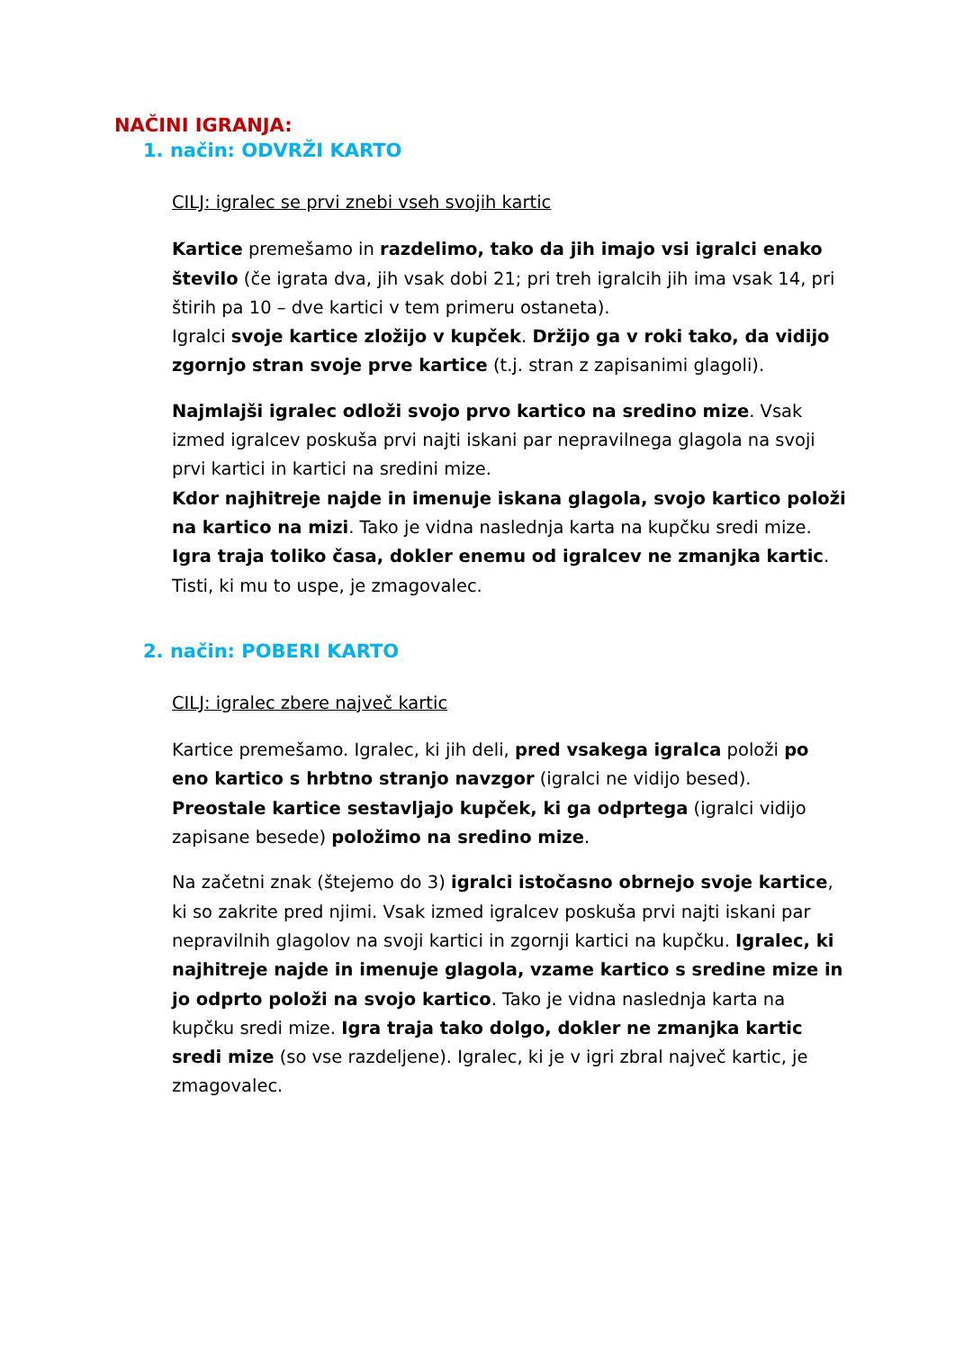NAČINI IGRANJA:
1. način: ODVRŽI KARTO
CILJ: igralec se prvi znebi vseh svojih kartic
Kartice premešamo in razdelimo, tako da jih imajo vsi igralci enako število (če igrata dva, jih vsak dobi 21; pri treh igralcih jih ima vsak 14, pri štirih pa 10 – dve kartici v tem primeru ostaneta).
Igralci svoje kartice zložijo v kupček. Držijo ga v roki tako, da vidijo zgornjo stran svoje prve kartice (t.j. stran z zapisanimi glagoli).
Najmlajši igralec odloži svojo prvo kartico na sredino mize. Vsak izmed igralcev poskuša prvi najti iskani par nepravilnega glagola na svoji prvi kartici in kartici na sredini mize.
Kdor najhitreje najde in imenuje iskana glagola, svojo kartico položi na kartico na mizi. Tako je vidna naslednja karta na kupčku sredi mize. Igra traja toliko časa, dokler enemu od igralcev ne zmanjka kartic. Tisti, ki mu to uspe, je zmagovalec.
2. način: POBERI KARTO
CILJ: igralec zbere največ kartic
Kartice premešamo. Igralec, ki jih deli, pred vsakega igralca položi po eno kartico s hrbtno stranjo navzgor (igralci ne vidijo besed). Preostale kartice sestavljajo kupček, ki ga odprtega (igralci vidijo zapisane besede) položimo na sredino mize.
Na začetni znak (štejemo do 3) igralci istočasno obrnejo svoje kartice, ki so zakrite pred njimi. Vsak izmed igralcev poskuša prvi najti iskani par nepravilnih glagolov na svoji kartici in zgornji kartici na kupčku. Igralec, ki najhitreje najde in imenuje glagola, vzame kartico s sredine mize in jo odprto položi na svojo kartico. Tako je vidna naslednja karta na kupčku sredi mize. Igra traja tako dolgo, dokler ne zmanjka kartic sredi mize (so vse razdeljene). Igralec, ki je v igri zbral največ kartic, je zmagovalec.